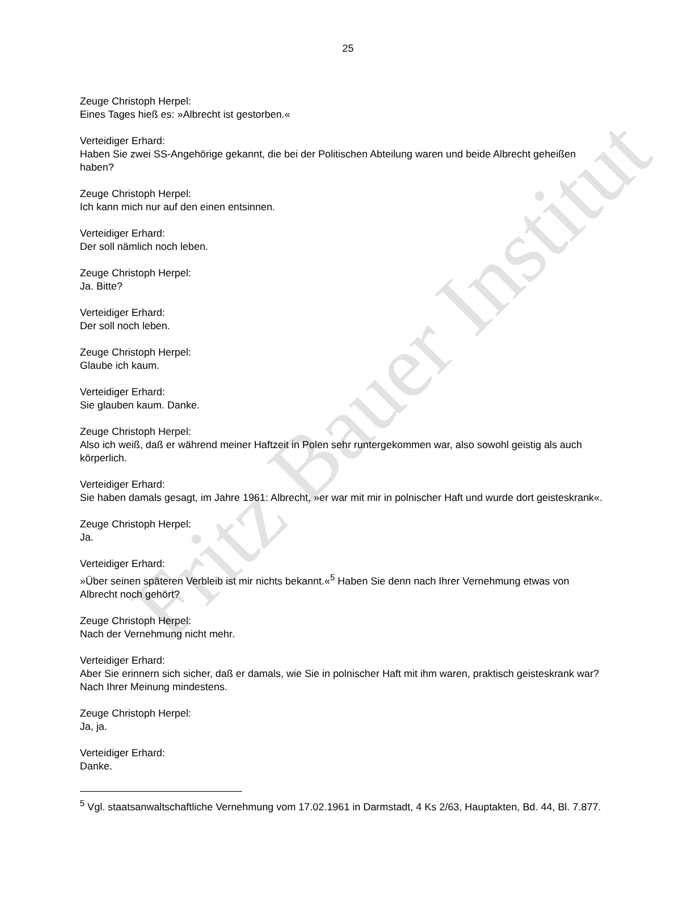Fritz Bauer Institut
25
Zeuge Christoph Herpel:
Eines Tages hieß es: »Albrecht ist gestorben.«
Verteidiger Erhard:
Haben Sie zwei SS-Angehörige gekannt, die bei der Politischen Abteilung waren und beide Albrecht geheißen haben?
Zeuge Christoph Herpel:
Ich kann mich nur auf den einen entsinnen.
Verteidiger Erhard:
Der soll nämlich noch leben.
Zeuge Christoph Herpel:
Ja. Bitte?
Verteidiger Erhard:
Der soll noch leben.
Zeuge Christoph Herpel:
Glaube ich kaum.
Verteidiger Erhard:
Sie glauben kaum. Danke.
Zeuge Christoph Herpel:
Also ich weiß, daß er während meiner Haftzeit in Polen sehr runtergekommen war, also sowohl geistig als auch körperlich.
Verteidiger Erhard:
Sie haben damals gesagt, im Jahre 1961: Albrecht, »er war mit mir in polnischer Haft und wurde dort geisteskrank«.
Zeuge Christoph Herpel:
Ja.
Verteidiger Erhard:
»Über seinen späteren Verbleib ist mir nichts bekannt.«<sup>5</sup> Haben Sie denn nach Ihrer Vernehmung etwas von Albrecht noch gehört?
Zeuge Christoph Herpel:
Nach der Vernehmung nicht mehr.
Verteidiger Erhard:
Aber Sie erinnern sich sicher, daß er damals, wie Sie in polnischer Haft mit ihm waren, praktisch geisteskrank war? Nach Ihrer Meinung mindestens.
Zeuge Christoph Herpel:
Ja, ja.
Verteidiger Erhard:
Danke.
<sup>5</sup> Vgl. staatsanwaltschaftliche Vernehmung vom 17.02.1961 in Darmstadt, 4 Ks 2/63, Hauptakten, Bd. 44, Bl. 7.877.